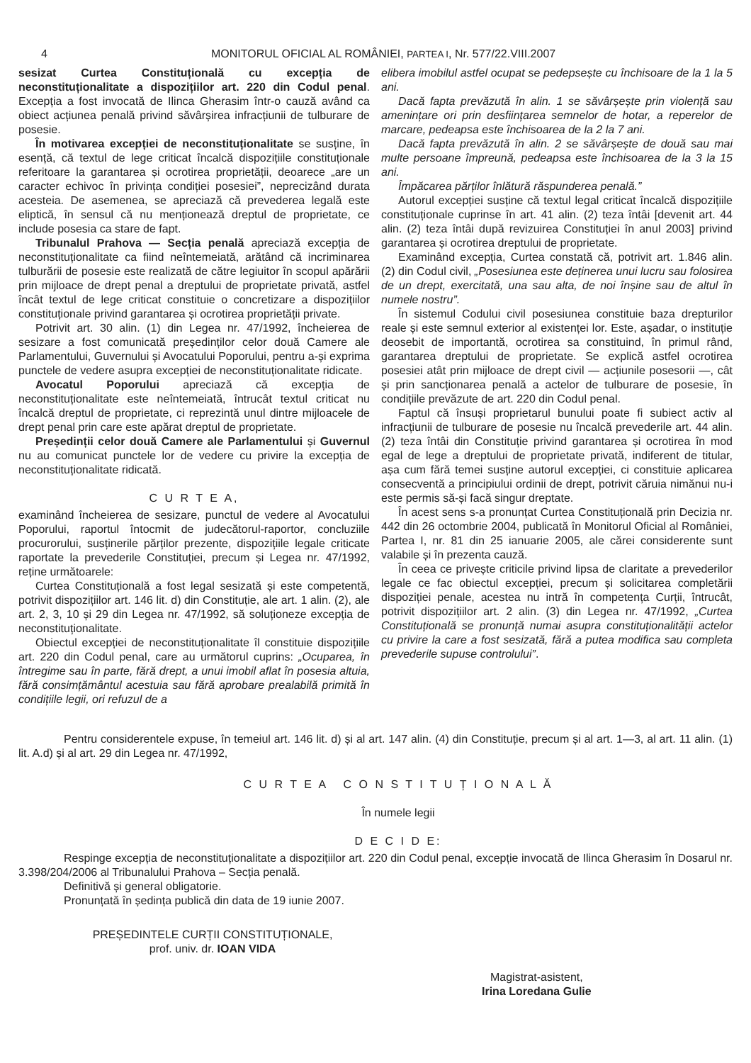4 MONITORUL OFICIAL AL ROMÂNIEI, PARTEA I, Nr. 577/22.VIII.2007
sesizat Curtea Constituțională cu excepția de neconstituționalitate a dispozițiilor art. 220 din Codul penal. Excepția a fost invocată de Ilinca Gherasim într-o cauză având ca obiect acțiunea penală privind săvârșirea infracțiunii de tulburare de posesie.
În motivarea excepției de neconstituționalitate se susține, în esență, că textul de lege criticat încalcă dispozițiile constituționale referitoare la garantarea și ocrotirea proprietății, deoarece „are un caracter echivoc în privința condiției posesiei”, neprecizând durata acesteia. De asemenea, se apreciază că prevederea legală este eliptică, în sensul că nu menționează dreptul de proprietate, ce include posesia ca stare de fapt.
Tribunalul Prahova — Secția penală apreciază excepția de neconstituționalitate ca fiind neîntemeiată, arătând că incriminarea tulburării de posesie este realizată de către legiuitor în scopul apărării prin mijloace de drept penal a dreptului de proprietate privată, astfel încât textul de lege criticat constituie o concretizare a dispozițiilor constituționale privind garantarea și ocrotirea proprietății private.
Potrivit art. 30 alin. (1) din Legea nr. 47/1992, încheierea de sesizare a fost comunicată președinților celor două Camere ale Parlamentului, Guvernului și Avocatului Poporului, pentru a-și exprima punctele de vedere asupra excepției de neconstituționalitate ridicate.
Avocatul Poporului apreciază că excepția de neconstituționalitate este neîntemeiată, întrucât textul criticat nu încalcă dreptul de proprietate, ci reprezintă unul dintre mijloacele de drept penal prin care este apărat dreptul de proprietate.
Președinții celor două Camere ale Parlamentului și Guvernul nu au comunicat punctele lor de vedere cu privire la excepția de neconstituționalitate ridicată.
C U R T E A,
examinând încheierea de sesizare, punctul de vedere al Avocatului Poporului, raportul întocmit de judecătorul-raportor, concluziile procurorului, susținerile părților prezente, dispozițiile legale criticate raportate la prevederile Constituției, precum și Legea nr. 47/1992, reține următoarele:
Curtea Constituțională a fost legal sesizată și este competentă, potrivit dispozițiilor art. 146 lit. d) din Constituție, ale art. 1 alin. (2), ale art. 2, 3, 10 și 29 din Legea nr. 47/1992, să soluționeze excepția de neconstituționalitate.
Obiectul excepției de neconstituționalitate îl constituie dispozițiile art. 220 din Codul penal, care au următorul cuprins: „Ocuparea, în întregime sau în parte, fără drept, a unui imobil aflat în posesia altuia, fără consimțământul acestuia sau fără aprobare prealabilă primită în condițiile legii, ori refuzul de a
elibera imobilul astfel ocupat se pedepsește cu închisoare de la 1 la 5 ani.
Dacă fapta prevăzută în alin. 1 se săvârșește prin violență sau amenințare ori prin desființarea semnelor de hotar, a reperelor de marcare, pedeapsa este închisoarea de la 2 la 7 ani.
Dacă fapta prevăzută în alin. 2 se săvârșește de două sau mai multe persoane împreună, pedeapsa este închisoarea de la 3 la 15 ani.
Împăcarea părților înlătură răspunderea penală.”
Autorul excepției susține că textul legal criticat încalcă dispozițiile constituționale cuprinse în art. 41 alin. (2) teza întâi [devenit art. 44 alin. (2) teza întâi după revizuirea Constituției în anul 2003] privind garantarea și ocrotirea dreptului de proprietate.
Examinând excepția, Curtea constată că, potrivit art. 1.846 alin. (2) din Codul civil, „Posesiunea este deținerea unui lucru sau folosirea de un drept, exercitată, una sau alta, de noi înșine sau de altul în numele nostru”.
În sistemul Codului civil posesiunea constituie baza drepturilor reale și este semnul exterior al existenței lor. Este, așadar, o instituție deosebit de importantă, ocrotirea sa constituind, în primul rând, garantarea dreptului de proprietate. Se explică astfel ocrotirea posesiei atât prin mijloace de drept civil — acțiunile posesorii —, cât și prin sancționarea penală a actelor de tulburare de posesie, în condițiile prevăzute de art. 220 din Codul penal.
Faptul că însuși proprietarul bunului poate fi subiect activ al infracțiunii de tulburare de posesie nu încalcă prevederile art. 44 alin. (2) teza întâi din Constituție privind garantarea și ocrotirea în mod egal de lege a dreptului de proprietate privată, indiferent de titular, așa cum fără temei susține autorul excepției, ci constituie aplicarea consecventă a principiului ordinii de drept, potrivit căruia nimănui nu-i este permis să-și facă singur dreptate.
În acest sens s-a pronunțat Curtea Constituțională prin Decizia nr. 442 din 26 octombrie 2004, publicată în Monitorul Oficial al României, Partea I, nr. 81 din 25 ianuarie 2005, ale cărei considerente sunt valabile și în prezenta cauză.
În ceea ce privește criticile privind lipsa de claritate a prevederilor legale ce fac obiectul excepției, precum și solicitarea completării dispoziției penale, acestea nu intră în competența Curții, întrucât, potrivit dispozițiilor art. 2 alin. (3) din Legea nr. 47/1992, „Curtea Constituțională se pronunță numai asupra constituționalității actelor cu privire la care a fost sesizată, fără a putea modifica sau completa prevederile supuse controlului”.
Pentru considerentele expuse, în temeiul art. 146 lit. d) și al art. 147 alin. (4) din Constituție, precum și al art. 1—3, al art. 11 alin. (1) lit. A.d) și al art. 29 din Legea nr. 47/1992,
C U R T E A C O N S T I T U Ț I O N A L Ă
În numele legii
D E C I D E:
Respinge excepția de neconstituționalitate a dispozițiilor art. 220 din Codul penal, excepție invocată de Ilinca Gherasim în Dosarul nr. 3.398/204/2006 al Tribunalului Prahova – Secția penală.
Definitivă și general obligatorie.
Pronunțată în ședința publică din data de 19 iunie 2007.
PREȘEDINTELE CURȚII CONSTITUȚIONALE,
prof. univ. dr. IOAN VIDA
Magistrat-asistent,
Irina Loredana Gulie